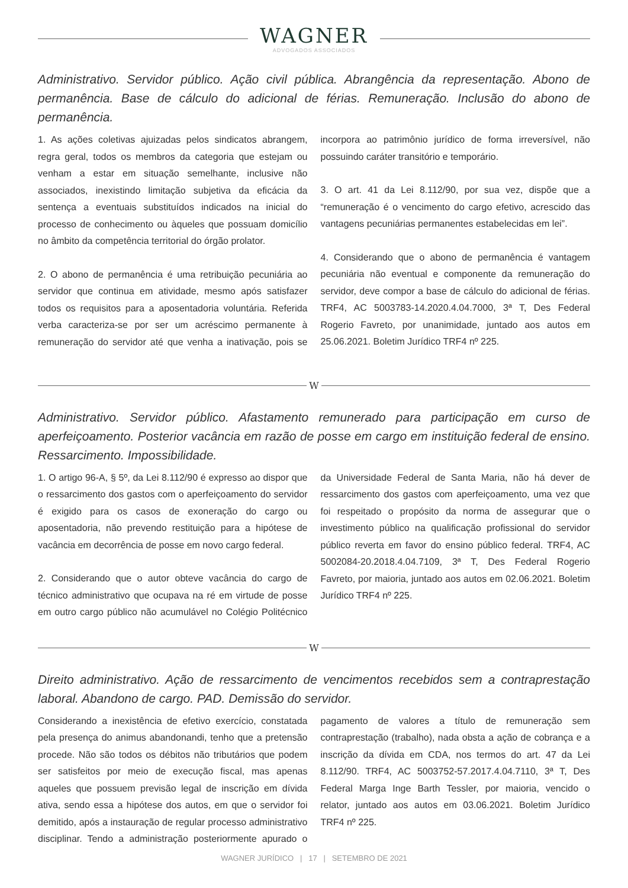WAGNER
ADVOGADOS ASSOCIADOS
Administrativo. Servidor público. Ação civil pública. Abrangência da representação. Abono de permanência. Base de cálculo do adicional de férias. Remuneração. Inclusão do abono de permanência.
1. As ações coletivas ajuizadas pelos sindicatos abrangem, regra geral, todos os membros da categoria que estejam ou venham a estar em situação semelhante, inclusive não associados, inexistindo limitação subjetiva da eficácia da sentença a eventuais substituídos indicados na inicial do processo de conhecimento ou àqueles que possuam domicílio no âmbito da competência territorial do órgão prolator.
2. O abono de permanência é uma retribuição pecuniária ao servidor que continua em atividade, mesmo após satisfazer todos os requisitos para a aposentadoria voluntária. Referida verba caracteriza-se por ser um acréscimo permanente à remuneração do servidor até que venha a inativação, pois se incorpora ao patrimônio jurídico de forma irreversível, não possuindo caráter transitório e temporário.
3. O art. 41 da Lei 8.112/90, por sua vez, dispõe que a “remuneração é o vencimento do cargo efetivo, acrescido das vantagens pecuniárias permanentes estabelecidas em lei”.
4. Considerando que o abono de permanência é vantagem pecuniária não eventual e componente da remuneração do servidor, deve compor a base de cálculo do adicional de férias. TRF4, AC 5003783-14.2020.4.04.7000, 3ª T, Des Federal Rogerio Favreto, por unanimidade, juntado aos autos em 25.06.2021. Boletim Jurídico TRF4 nº 225.
W
Administrativo. Servidor público. Afastamento remunerado para participação em curso de aperfeiçoamento. Posterior vacância em razão de posse em cargo em instituição federal de ensino. Ressarcimento. Impossibilidade.
1. O artigo 96-A, § 5º, da Lei 8.112/90 é expresso ao dispor que o ressarcimento dos gastos com o aperfeiçoamento do servidor é exigido para os casos de exoneração do cargo ou aposentadoria, não prevendo restituição para a hipótese de vacância em decorrência de posse em novo cargo federal.
2. Considerando que o autor obteve vacância do cargo de técnico administrativo que ocupava na ré em virtude de posse em outro cargo público não acumulável no Colégio Politécnico da Universidade Federal de Santa Maria, não há dever de ressarcimento dos gastos com aperfeiçoamento, uma vez que foi respeitado o propósito da norma de assegurar que o investimento público na qualificação profissional do servidor público reverta em favor do ensino público federal. TRF4, AC 5002084-20.2018.4.04.7109, 3ª T, Des Federal Rogerio Favreto, por maioria, juntado aos autos em 02.06.2021. Boletim Jurídico TRF4 nº 225.
W
Direito administrativo. Ação de ressarcimento de vencimentos recebidos sem a contraprestação laboral. Abandono de cargo. PAD. Demissão do servidor.
Considerando a inexistência de efetivo exercício, constatada pela presença do animus abandonandi, tenho que a pretensão procede. Não são todos os débitos não tributários que podem ser satisfeitos por meio de execução fiscal, mas apenas aqueles que possuem previsão legal de inscrição em dívida ativa, sendo essa a hipótese dos autos, em que o servidor foi demitido, após a instauração de regular processo administrativo disciplinar. Tendo a administração posteriormente apurado o pagamento de valores a título de remuneração sem contraprestação (trabalho), nada obsta a ação de cobrança e a inscrição da dívida em CDA, nos termos do art. 47 da Lei 8.112/90. TRF4, AC 5003752-57.2017.4.04.7110, 3ª T, Des Federal Marga Inge Barth Tessler, por maioria, vencido o relator, juntado aos autos em 03.06.2021. Boletim Jurídico TRF4 nº 225.
WAGNER JURÍDICO | 17 | SETEMBRO DE 2021